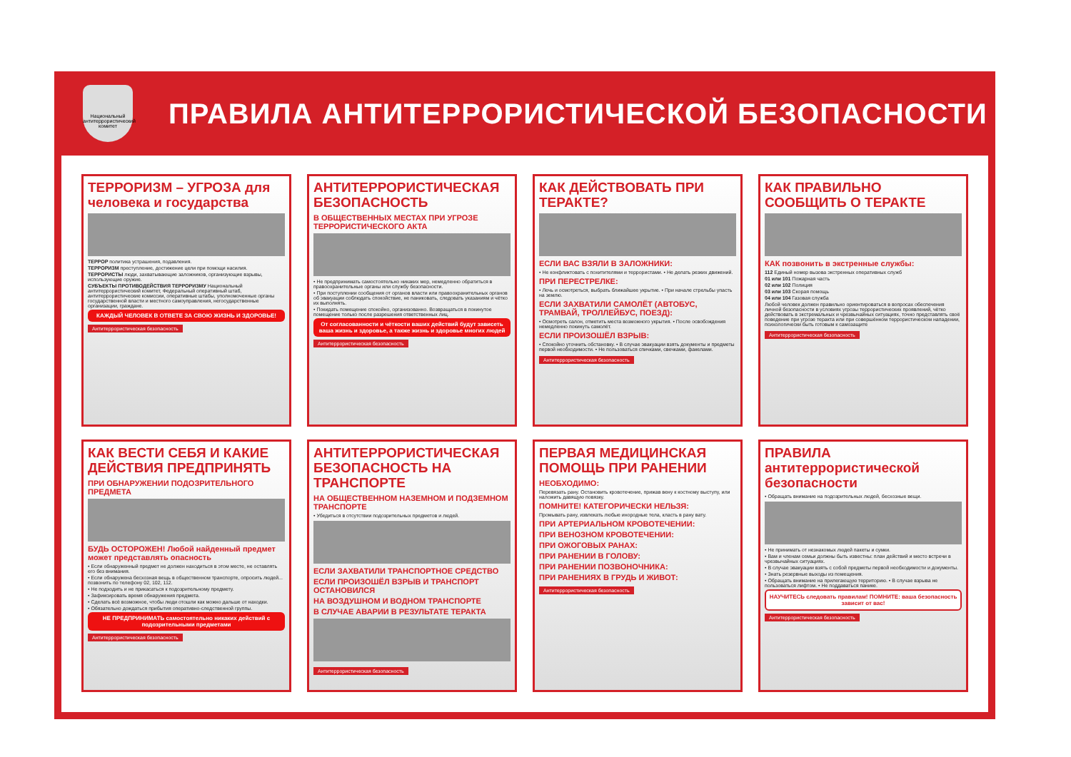Национальный антитеррористический комитет
ПРАВИЛА АНТИТЕРРОРИСТИЧЕСКОЙ БЕЗОПАСНОСТИ
ТЕРРОРИЗМ – УГРОЗА для человека и государства
ТЕРРОР политика устрашения, подавления.
ТЕРРОРИЗМ преступление, достижение цели при помощи насилия.
ТЕРРОРИСТЫ люди, захватывающие заложников, организующие взрывы, использующие оружие.
СУБЪЕКТЫ ПРОТИВОДЕЙСТВИЯ ТЕРРОРИЗМУ Национальный антитеррористический комитет, Федеральный оперативный штаб, антитеррористические комиссии, оперативные штабы, уполномоченные органы государственной власти и местного самоуправления, негосударственные организации, граждане.
КАЖДЫЙ ЧЕЛОВЕК В ОТВЕТЕ ЗА СВОЮ ЖИЗНЬ И ЗДОРОВЬЕ!
Антитеррористическая безопасность
АНТИТЕРРОРИСТИЧЕСКАЯ БЕЗОПАСНОСТЬ
В ОБЩЕСТВЕННЫХ МЕСТАХ ПРИ УГРОЗЕ ТЕРРОРИСТИЧЕСКОГО АКТА
• Не предпринимать самостоятельно никаких мер, немедленно обратиться в правоохранительные органы или службу безопасности.
• При поступлении сообщения от органов власти или правоохранительных органов об эвакуации соблюдать спокойствие, не паниковать, следовать указаниям и чётко их выполнять.
• Покидать помещение спокойно, организованно. Возвращаться в покинутое помещение только после разрешения ответственных лиц.
От согласованности и чёткости ваших действий будут зависеть ваша жизнь и здоровье, а также жизнь и здоровье многих людей
Антитеррористическая безопасность
КАК ДЕЙСТВОВАТЬ ПРИ ТЕРАКТЕ?
ЕСЛИ ВАС ВЗЯЛИ В ЗАЛОЖНИКИ:
• Не конфликтовать с похитителями и террористами. • Не делать резких движений.
ПРИ ПЕРЕСТРЕЛКЕ:
• Лечь и осмотреться, выбрать ближайшее укрытие. • При начале стрельбы упасть на землю.
ЕСЛИ ЗАХВАТИЛИ САМОЛЁТ (АВТОБУС, ТРАМВАЙ, ТРОЛЛЕЙБУС, ПОЕЗД):
• Осмотреть салон, отметить места возможного укрытия. • После освобождения немедленно покинуть самолёт.
ЕСЛИ ПРОИЗОШЁЛ ВЗРЫВ:
• Спокойно уточнить обстановку. • В случае эвакуации взять документы и предметы первой необходимости. • Не пользоваться спичками, свечками, факелами.
Антитеррористическая безопасность
КАК ПРАВИЛЬНО СООБЩИТЬ О ТЕРАКТЕ
КАК позвонить в экстренные службы:
112 Единый номер вызова экстренных оперативных служб
01 или 101 Пожарная часть
02 или 102 Полиция
03 или 103 Скорая помощь
04 или 104 Газовая служба
Любой человек должен правильно ориентироваться в вопросах обеспечения личной безопасности в условиях угрозы террористических проявлений, чётко действовать в экстремальных и чрезвычайных ситуациях, точно представлять своё поведение при угрозе теракта или при совершённом террористическом нападении, психологически быть готовым к самозащите
Антитеррористическая безопасность
КАК ВЕСТИ СЕБЯ И КАКИЕ ДЕЙСТВИЯ ПРЕДПРИНЯТЬ
ПРИ ОБНАРУЖЕНИИ ПОДОЗРИТЕЛЬНОГО ПРЕДМЕТА
БУДЬ ОСТОРОЖЕН! Любой найденный предмет может представлять опасность
• Если обнаруженный предмет не должен находиться в этом месте, не оставлять его без внимания.
• Если обнаружена бесхозная вещь в общественном транспорте, опросить людей... позвонить по телефону 02, 102, 112.
• Не подходить и не прикасаться к подозрительному предмету.
• Зафиксировать время обнаружения предмета.
• Сделать всё возможное, чтобы люди отошли как можно дальше от находки.
• Обязательно дождаться прибытия оперативно-следственной группы.
НЕ ПРЕДПРИНИМАТЬ самостоятельно никаких действий с подозрительными предметами
Антитеррористическая безопасность
АНТИТЕРРОРИСТИЧЕСКАЯ БЕЗОПАСНОСТЬ НА ТРАНСПОРТЕ
НА ОБЩЕСТВЕННОМ НАЗЕМНОМ И ПОДЗЕМНОМ ТРАНСПОРТЕ
• Убедиться в отсутствии подозрительных предметов и людей.
ЕСЛИ ЗАХВАТИЛИ ТРАНСПОРТНОЕ СРЕДСТВО
ЕСЛИ ПРОИЗОШЁЛ ВЗРЫВ И ТРАНСПОРТ ОСТАНОВИЛСЯ
НА ВОЗДУШНОМ И ВОДНОМ ТРАНСПОРТЕ
В СЛУЧАЕ АВАРИИ В РЕЗУЛЬТАТЕ ТЕРАКТА
Антитеррористическая безопасность
ПЕРВАЯ МЕДИЦИНСКАЯ ПОМОЩЬ ПРИ РАНЕНИИ
НЕОБХОДИМО:
Перевязать рану. Остановить кровотечение, прижав вену к костному выступу, или наложить давящую повязку.
ПОМНИТЕ! КАТЕГОРИЧЕСКИ НЕЛЬЗЯ:
Промывать рану, извлекать любые инородные тела, класть в рану вату.
ПРИ АРТЕРИАЛЬНОМ КРОВОТЕЧЕНИИ:
ПРИ ВЕНОЗНОМ КРОВОТЕЧЕНИИ:
ПРИ ОЖОГОВЫХ РАНАХ:
ПРИ РАНЕНИИ В ГОЛОВУ:
ПРИ РАНЕНИИ ПОЗВОНОЧНИКА:
ПРИ РАНЕНИЯХ В ГРУДЬ И ЖИВОТ:
Антитеррористическая безопасность
ПРАВИЛА антитеррористической безопасности
• Обращать внимание на подозрительных людей, бесхозные вещи.
• Не принимать от незнакомых людей пакеты и сумки.
• Вам и членам семьи должны быть известны: план действий и место встречи в чрезвычайных ситуациях.
• В случае эвакуации взять с собой предметы первой необходимости и документы.
• Знать резервные выходы из помещения.
• Обращать внимание на прилегающую территорию. • В случае взрыва не пользоваться лифтом. • Не поддаваться панике.
НАУЧИТЕСЬ следовать правилам! ПОМНИТЕ: ваша безопасность зависит от вас!
Антитеррористическая безопасность